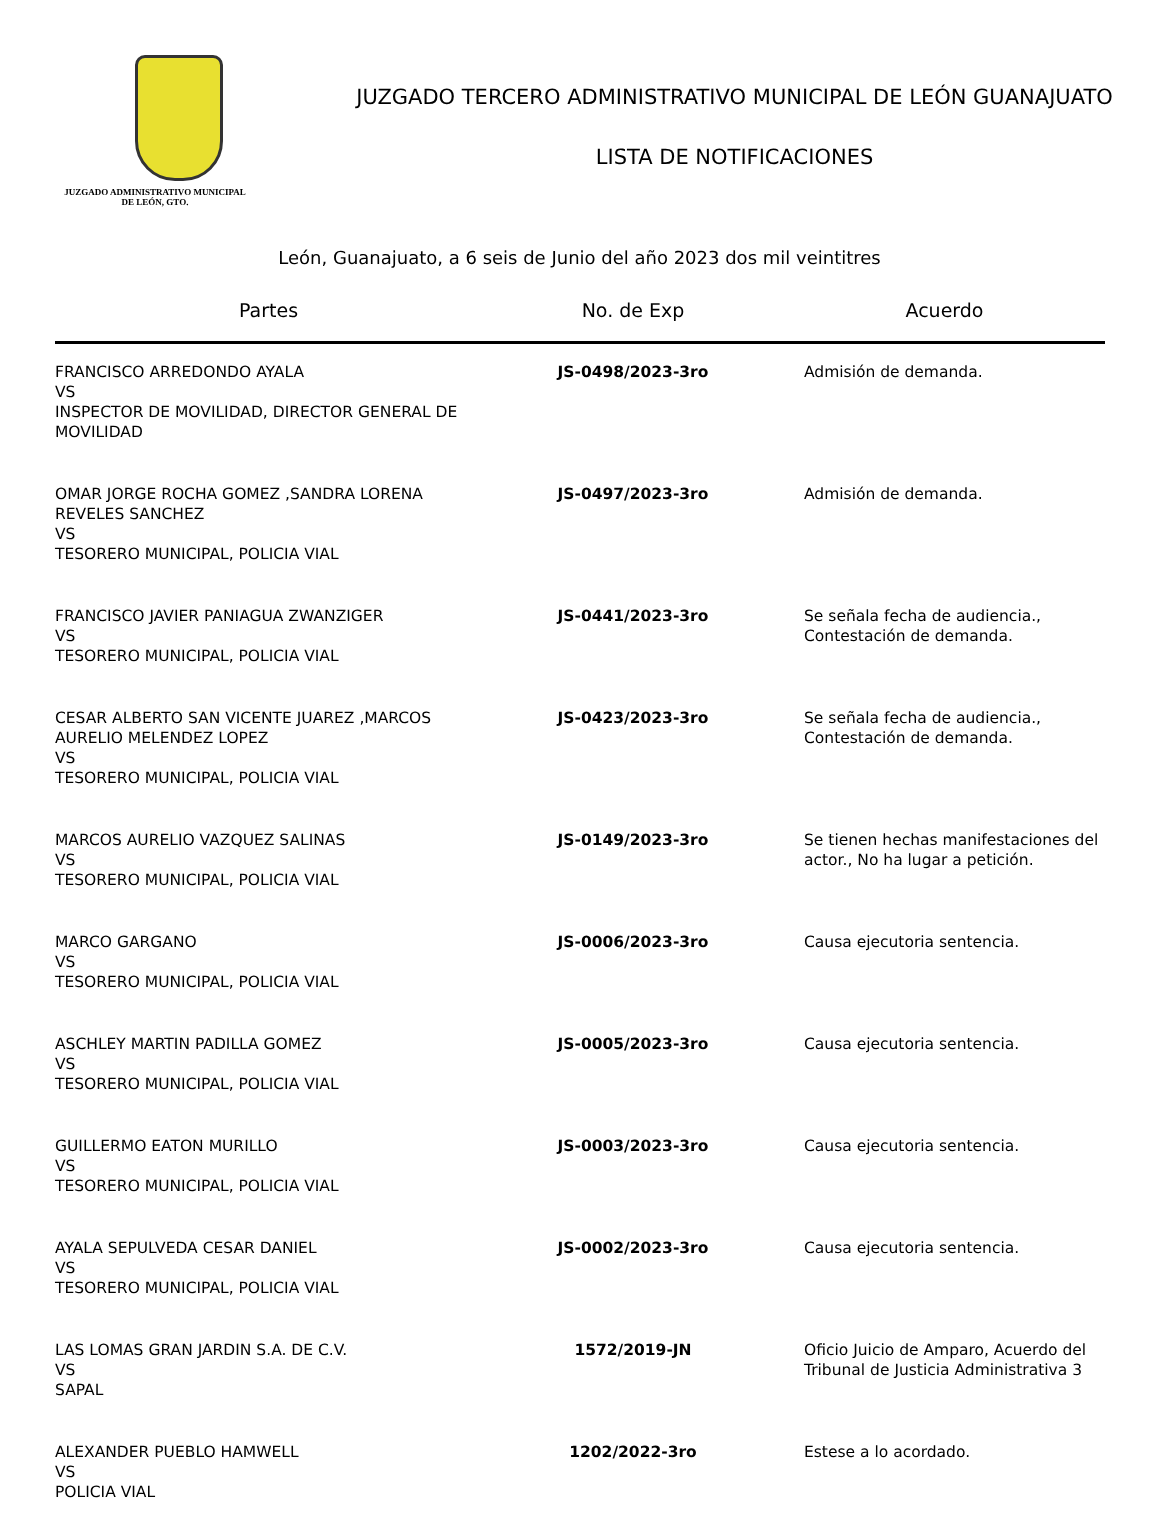JUZGADO ADMINISTRATIVO MUNICIPAL
DE LEÓN, GTO.
JUZGADO TERCERO ADMINISTRATIVO MUNICIPAL DE LEÓN GUANAJUATO
LISTA DE NOTIFICACIONES
León, Guanajuato, a 6 seis de Junio del año 2023 dos mil veintitres
| Partes | No. de Exp | Acuerdo |
| --- | --- | --- |
| FRANCISCO ARREDONDO AYALA VS INSPECTOR DE MOVILIDAD, DIRECTOR GENERAL DE MOVILIDAD | JS-0498/2023-3ro | Admisión de demanda. |
| OMAR JORGE ROCHA GOMEZ ,SANDRA LORENA REVELES SANCHEZ VS TESORERO MUNICIPAL, POLICIA VIAL | JS-0497/2023-3ro | Admisión de demanda. |
| FRANCISCO JAVIER PANIAGUA ZWANZIGER VS TESORERO MUNICIPAL, POLICIA VIAL | JS-0441/2023-3ro | Se señala fecha de audiencia., Contestación de demanda. |
| CESAR ALBERTO SAN VICENTE JUAREZ ,MARCOS AURELIO MELENDEZ LOPEZ VS TESORERO MUNICIPAL, POLICIA VIAL | JS-0423/2023-3ro | Se señala fecha de audiencia., Contestación de demanda. |
| MARCOS AURELIO VAZQUEZ SALINAS VS TESORERO MUNICIPAL, POLICIA VIAL | JS-0149/2023-3ro | Se tienen hechas manifestaciones del actor., No ha lugar a petición. |
| MARCO GARGANO VS TESORERO MUNICIPAL, POLICIA VIAL | JS-0006/2023-3ro | Causa ejecutoria sentencia. |
| ASCHLEY MARTIN PADILLA GOMEZ VS TESORERO MUNICIPAL, POLICIA VIAL | JS-0005/2023-3ro | Causa ejecutoria sentencia. |
| GUILLERMO EATON MURILLO VS TESORERO MUNICIPAL, POLICIA VIAL | JS-0003/2023-3ro | Causa ejecutoria sentencia. |
| AYALA SEPULVEDA CESAR DANIEL VS TESORERO MUNICIPAL, POLICIA VIAL | JS-0002/2023-3ro | Causa ejecutoria sentencia. |
| LAS LOMAS GRAN JARDIN S.A. DE C.V. VS SAPAL | 1572/2019-JN | Oficio Juicio de Amparo, Acuerdo del Tribunal de Justicia Administrativa 3 |
| ALEXANDER PUEBLO HAMWELL VS POLICIA VIAL | 1202/2022-3ro | Estese a lo acordado. |